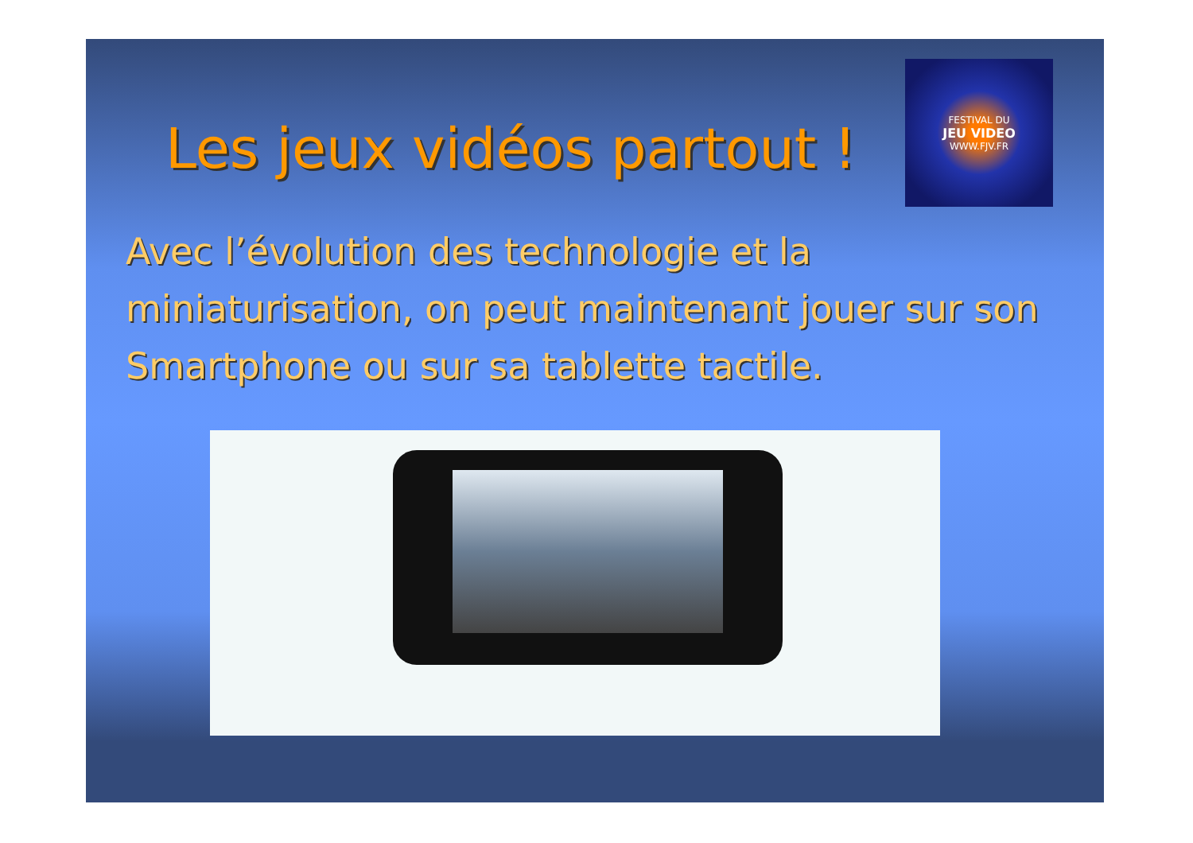Les jeux vidéos partout !
FESTIVAL DU
JEU VIDEO
WWW.FJV.FR
Avec l’évolution des technologie et la miniaturisation, on peut maintenant jouer sur son Smartphone ou sur sa tablette tactile.